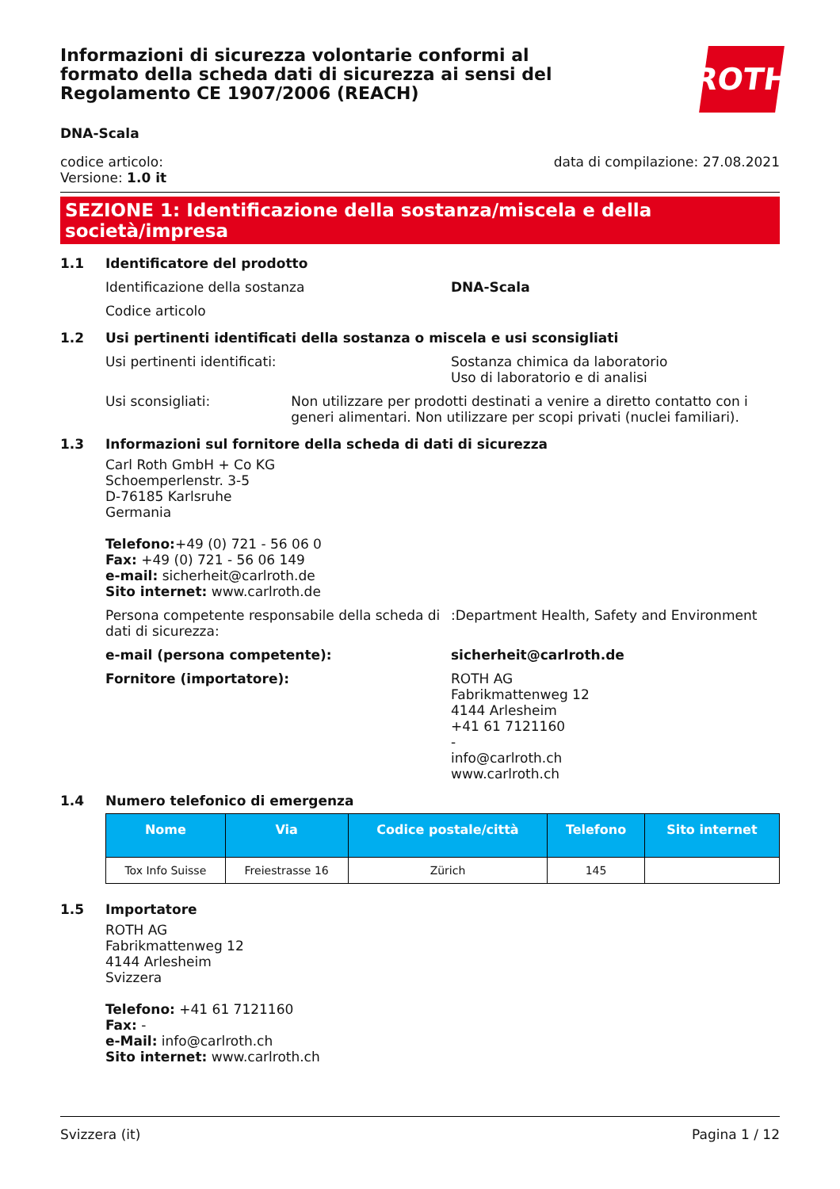ROTH
Informazioni di sicurezza volontarie conformi al formato della scheda dati di sicurezza ai sensi del Regolamento CE 1907/2006 (REACH)
DNA-Scala
codice articolo:
Versione: 1.0 it
data di compilazione: 27.08.2021
SEZIONE 1: Identificazione della sostanza/miscela e della società/impresa
1.1 Identificatore del prodotto
Identificazione della sostanza DNA-Scala
Codice articolo
1.2 Usi pertinenti identificati della sostanza o miscela e usi sconsigliati
Usi pertinenti identificati:
Sostanza chimica da laboratorio
Uso di laboratorio e di analisi
Usi sconsigliati:
Non utilizzare per prodotti destinati a venire a diretto contatto con i generi alimentari. Non utilizzare per scopi privati (nuclei familiari).
1.3 Informazioni sul fornitore della scheda di dati di sicurezza
Carl Roth GmbH + Co KG
Schoemperlenstr. 3-5
D-76185 Karlsruhe
Germania
Telefono:+49 (0) 721 - 56 06 0
Fax: +49 (0) 721 - 56 06 149
e-mail: sicherheit@carlroth.de
Sito internet: www.carlroth.de
Persona competente responsabile della scheda di dati di sicurezza:
:Department Health, Safety and Environment
e-mail (persona competente): sicherheit@carlroth.de
Fornitore (importatore):
ROTH AG
Fabrikmattenweg 12
4144 Arlesheim
+41 61 7121160
-
info@carlroth.ch
www.carlroth.ch
1.4 Numero telefonico di emergenza
| Nome | Via | Codice postale/città | Telefono | Sito internet |
| --- | --- | --- | --- | --- |
| Tox Info Suisse | Freiestrasse 16 | Zürich | 145 | |
1.5 Importatore
ROTH AG
Fabrikmattenweg 12
4144 Arlesheim
Svizzera
Telefono: +41 61 7121160
Fax: -
e-Mail: info@carlroth.ch
Sito internet: www.carlroth.ch
Svizzera (it) Pagina 1 / 12